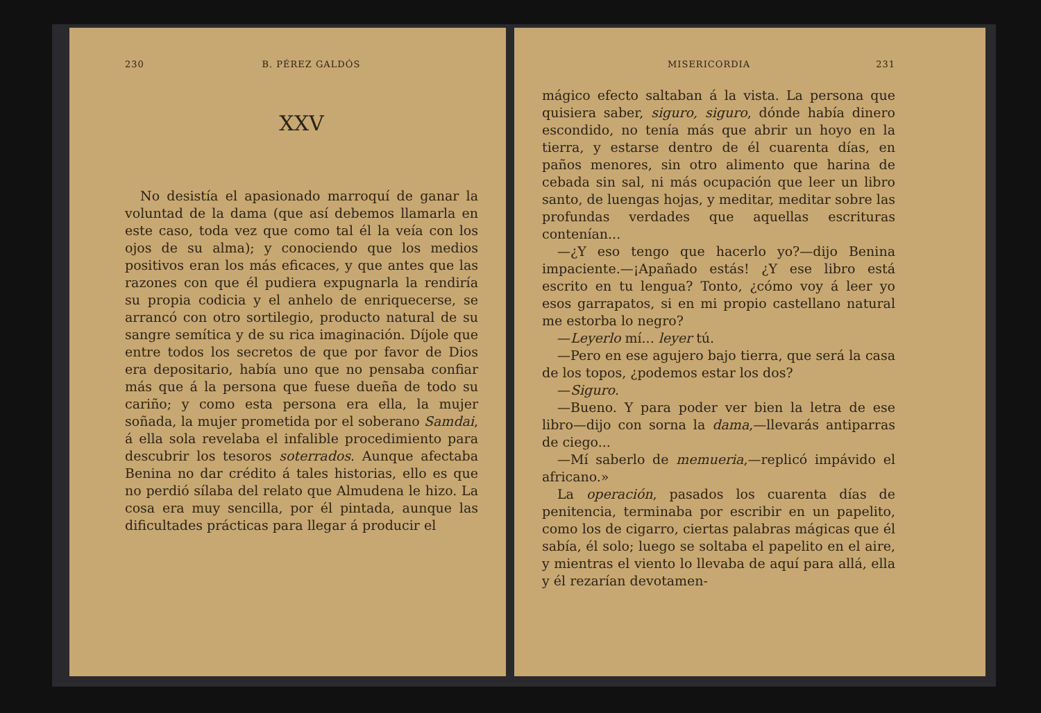230 B. PÉREZ GALDÓS
XXV
No desistía el apasionado marroquí de ganar la voluntad de la dama (que así debemos llamarla en este caso, toda vez que como tal él la veía con los ojos de su alma); y conociendo que los medios positivos eran los más eficaces, y que antes que las razones con que él pudiera expugnarla la rendiría su propia codicia y el anhelo de enriquecerse, se arrancó con otro sortilegio, producto natural de su sangre semítica y de su rica imaginación. Díjole que entre todos los secretos de que por favor de Dios era depositario, había uno que no pensaba confiar más que á la persona que fuese dueña de todo su cariño; y como esta persona era ella, la mujer soñada, la mujer prometida por el soberano Samdai, á ella sola revelaba el infalible procedimiento para descubrir los tesoros soterrados. Aunque afectaba Benina no dar crédito á tales historias, ello es que no perdió sílaba del relato que Almudena le hizo. La cosa era muy sencilla, por él pintada, aunque las dificultades prácticas para llegar á producir el
MISERICORDIA 231
mágico efecto saltaban á la vista. La persona que quisiera saber, siguro, siguro, dónde había dinero escondido, no tenía más que abrir un hoyo en la tierra, y estarse dentro de él cuarenta días, en paños menores, sin otro alimento que harina de cebada sin sal, ni más ocupación que leer un libro santo, de luengas hojas, y meditar, meditar sobre las profundas verdades que aquellas escrituras contenían...
—¿Y eso tengo que hacerlo yo?—dijo Benina impaciente.—¡Apañado estás! ¿Y ese libro está escrito en tu lengua? Tonto, ¿cómo voy á leer yo esos garrapatos, si en mi propio castellano natural me estorba lo negro?
—Leyerlo mí... leyer tú.
—Pero en ese agujero bajo tierra, que será la casa de los topos, ¿podemos estar los dos?
—Siguro.
—Bueno. Y para poder ver bien la letra de ese libro—dijo con sorna la dama,—llevarás antiparras de ciego...
—Mí saberlo de memueria,—replicó impávido el africano.»
La operación, pasados los cuarenta días de penitencia, terminaba por escribir en un papelito, como los de cigarro, ciertas palabras mágicas que él sabía, él solo; luego se soltaba el papelito en el aire, y mientras el viento lo llevaba de aquí para allá, ella y él rezarían devotamen-